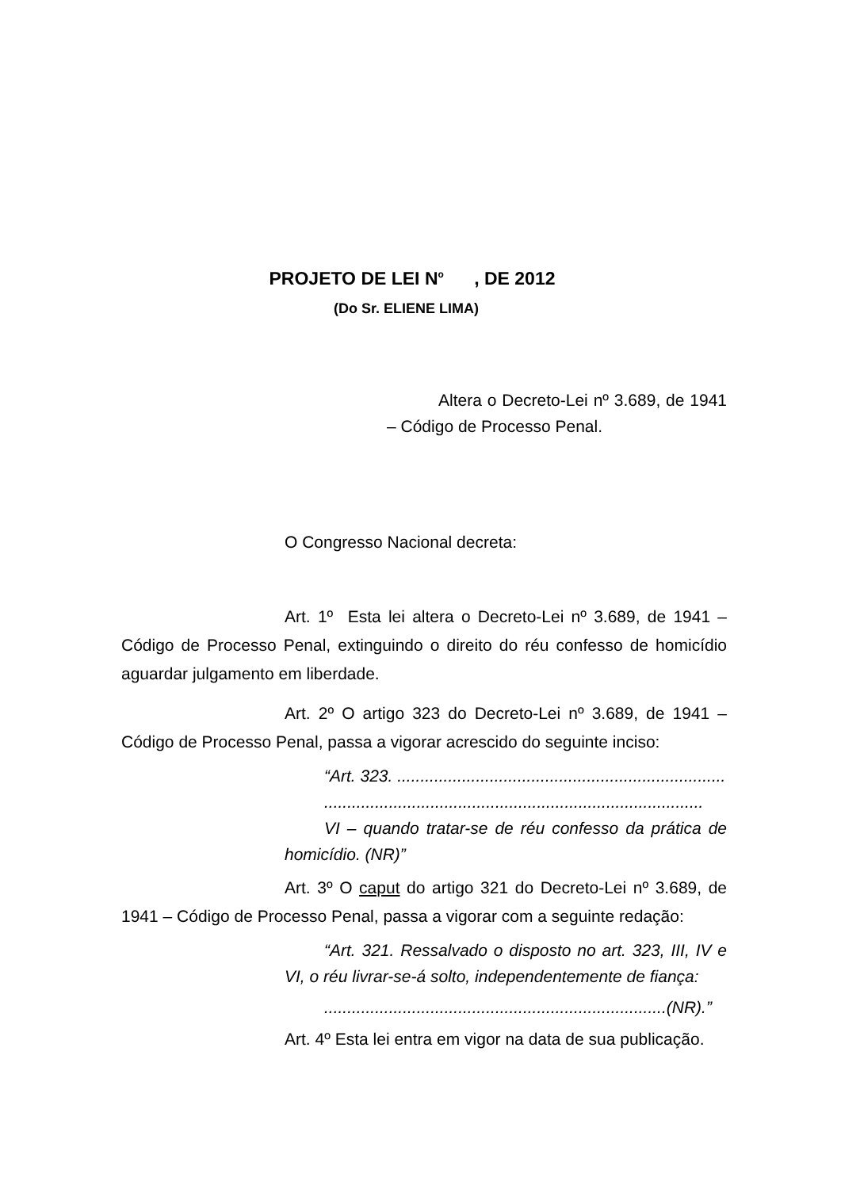PROJETO DE LEI N<sup>o</sup> , DE 2012
(Do Sr. ELIENE LIMA)
Altera o Decreto-Lei nº 3.689, de 1941 – Código de Processo Penal.
O Congresso Nacional decreta:
Art. 1º Esta lei altera o Decreto-Lei nº 3.689, de 1941 – Código de Processo Penal, extinguindo o direito do réu confesso de homicídio aguardar julgamento em liberdade.
Art. 2º O artigo 323 do Decreto-Lei nº 3.689, de 1941 – Código de Processo Penal, passa a vigorar acrescido do seguinte inciso:
“Art. 323. .......................................................................
..................................................................................
VI – quando tratar-se de réu confesso da prática de homicídio. (NR)”
Art. 3º O caput do artigo 321 do Decreto-Lei nº 3.689, de 1941 – Código de Processo Penal, passa a vigorar com a seguinte redação:
“Art. 321. Ressalvado o disposto no art. 323, III, IV e VI, o réu livrar-se-á solto, independentemente de fiança:
..........................................................................(NR).”
Art. 4º Esta lei entra em vigor na data de sua publicação.